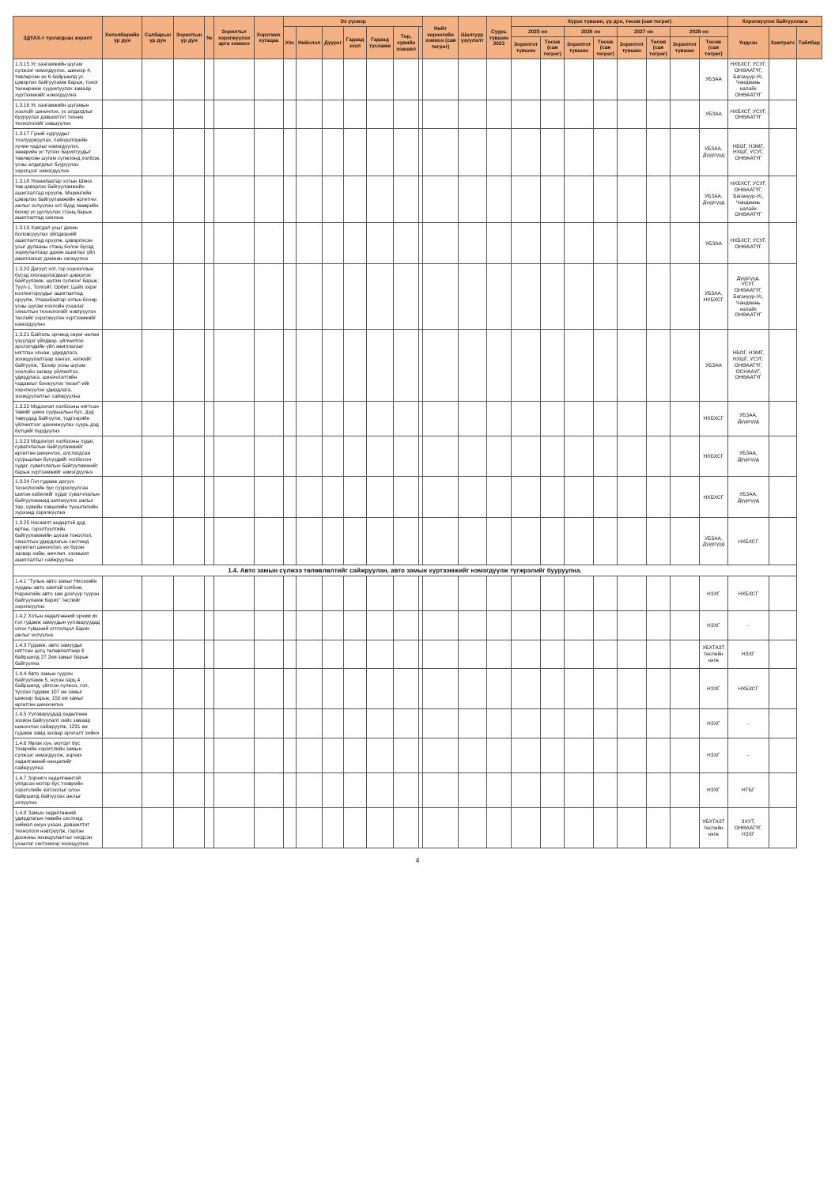| ЗДҮАХ-т тусгагдсан зорилт | Хөтөлбөрийн үр дүн | Салбарын үр дүн | Зорилтын үр дүн | № | Зорилтыг хэрэгжүүлэх арга хэмжээ | Хэрэгжих хугацаа | Эх үүсвэр | | | | | | | Нийт хөрөнгийн хэмжээ (сая төгрөг) | Шалгуур үзүүлэлт | Суурь түвшин 2023 | Хүрэх түвшин, үр дүн, төсөв (сая төгрөг) | | | | | | | | Хэрэгжүүлэх байгууллага | | |
| --- | --- | --- | --- | --- | --- | --- | --- | --- | --- | --- | --- | --- | --- | --- | --- | --- | --- | --- | --- | --- | --- | --- | --- | --- | --- | --- | --- |
| | | | | | | | Улс | Нийслэл | Дүүрэг | Гадаад зээл | Гадаад тусламж | Төр, хувийн хэвшил | | | | | 2025 он | | 2026 он | | 2027 он | | 2028 он | | Үндсэн | Хамтрагч | Тайлбар |
| | | | | | | | | | | | | | | | | | Зорилтот түвшин | Төсөв (сая төгрөг) | Зорилтот түвшин | Төсөв (сая төгрөг) | Зорилтот түвшин | Төсөв (сая төгрөг) | Зорилтот түвшин | Төсөв (сая төгрөг) | | | |
| 1.3.15 Ус хангамжийн шугам сүлжээг нэмэгдүүлэх, шинээр 4, төвлөрсөн их 6 байршилд ус цэвэрлэх байгууламж барьж, тоног төхөөрөмж суурилуулах замаар хүртээмжийг нэмэгдүүлнэ | | | | | | | | | | | | | | | | | | | | | | | | УБЗАА | НХБХСГ, УСУГ, ОНӨААТҮГ, Багануур-Ус, Чандмань налайх ОНӨААТҮГ | | |
| 1.3.16 Ус хангамжийн шугамын хоолойг шинэчлэх, ус алдагдлыг бууруулах дэвшилтэт техник технологийг хэвшүүлнэ | | | | | | | | | | | | | | | | | | | | | | | | УБЗАА | НХБХСГ, УСУГ, ОНӨААТҮГ | | |
| 1.3.17 Гүний худгуудыг тоолууржуулах, лабораторийн хүчин чадлыг нэмэгдүүлэх, зөөврийн ус түгээх барилгуудыг төвлөрсөн шугам сүлжээнд холбож, усны алдагдлыг бууруулах хэрэгцээг нэмэгдүүлнэ | | | | | | | | | | | | | | | | | | | | | | | | УБЗАА, Дүүргүүд | НБОГ, НЭМГ, НХШГ, УСУГ, ОНӨААТҮГ | | |
| 1.3.18 Улаанбаатар хотын Шинэ төв цэвэрлэх байгууламжийн ашиглалтад оруулж, Морингийн цэвэрлэх байгууламжийн өргөтгөх ажлыг эхлүүлэн хот бүрд зөөврийн бохир ус цуглуулах станц барьж ашиглалтад хангана | | | | | | | | | | | | | | | | | | | | | | | | УБЗАА, Дүүргүүд | НХБХСГ, УСУГ, ОНӨААТҮГ, Багануур-Ус, Чандмань налайх ОНӨААТҮГ | | |
| 1.3.19 Хаягдал усыг дахин боловсруулах үйлдвэрийг ашиглалтад оруулж, цэвэрлэсэн усыг дулааны станц болон бусад зориулалтаар дахин ашиглах үйл ажиллагааг дэмжин хөгжүүлнэ | | | | | | | | | | | | | | | | | | | | | | | | УБЗАА | НХБХСГ, УСУГ, ОНӨААТҮГ | | |
| 1.3.20 Дагуул хот, гэр хорооллын бүсэд хязгаарлагдмал цэвэрлэх байгууламж, шугам сүлжээг барьж, Туул-1, Толгойт, Орбит, Цайз зэрэг коллекторуудыг ашиглалтад оруулж, Улаанбаатар хотын бохир усны шугам хоолойн ухаалаг хяналтын технологийг нэвтрүүлэх төслийг хэрэгжүүлэн хүртээмжийг нэмэгдүүлнэ | | | | | | | | | | | | | | | | | | | | | | | | УБЗАА, НХБХСГ | Дүүргүүд, УСУГ, ОНӨААТҮГ, Багануур-Ус, Чандмань налайх ОНӨААТҮГ | | |
| 1.3.21 Байгаль орчинд сөрөг нөлөө үзүүлдэг үйлдвэр, үйлчилгээ эрхлэгчдийн үйл ажиллагааг нягтлан хянаж, удирдлага, зохицуулалтаар хангах, нэгжийг байгуулж, "Бохир усны шугам хоолойн засвар үйлчилгээ, удирдлага, шинэчлэлтийн чадавхыг бэхжүүлэх төсөл"-ийг хэрэгжүүлэн удирдлага, зохицуулалтыг сайжруулна | | | | | | | | | | | | | | | | | | | | | | | | УБЗАА | НБОГ, НЭМГ, НХШГ, УСУГ, ОНӨААТҮГ, ОСНААУГ, ОНӨААТҮГ | | |
| 1.3.22 Мэдээлэл холбооны нягтсан төвийг шинэ суурьшлын бүс, дэд төвүүдад байгуулж, тэдгээрийн үйлчилгээг цахимжуулах суурь дэд бүтцийг бүрдүүлнэ | | | | | | | | | | | | | | | | | | | | | | | | НХБХСГ | УБЗАА, Дүүргүүд | | |
| 1.3.23 Мэдээлэл холбооны худаг, сувагчлалын байгууламжийг өргөтгөн шинэчлэх, алслагдсан суурьшлын бүсүүдийг холбосон худаг, сувагчлалын байгууламжийг барьж хүртээмжийг нэмэгдүүлнэ | | | | | | | | | | | | | | | | | | | | | | | | НХБХСГ | УБЗАА, Дүүргүүд | | |
| 1.3.24 Гол гудамж дагуух технологийн бус суурилуулсан шилэн кабелийг худаг сувагчлалын байгууламжид шилжүүлэх ажлыг төр, хувийн хэвшлийн түншлэлийн хүрээнд хэрэгжүүлнэ | | | | | | | | | | | | | | | | | | | | | | | | НХБХСГ | УБЗАА, Дүүргүүд | | |
| 1.3.25 Насжилт өндөртэй дэд өртөө, гэрэлтүүлгийн байгууламжийн шугам тоноглол, хяналтын удирдлагын системд өргөтгөл шинэчлэл, их бүрэн засвар хийж, өмчлөл, эзэмшил ашиглалтыг сайжруулна | | | | | | | | | | | | | | | | | | | | | | | | УБЗАА, Дүүргүүд | НХБХСГ | | |
| 1.4. Авто замын сүлжээ төлөвлөлтийг сайжруулан, авто замын хүртээмжийг нэмэгдүүлж түгжрэлийг бууруулна. | | | | | | | | | | | | | | | | | | | | | | | | | | | |
| 1.4.1 "Тулын авто замыг Нисэхийн хурдны авто замтай холбож, Нарангийн авто зам дээгүүр гүүрэн байгууламж барих" төслийг хэрэгжүүлнэ | | | | | | | | | | | | | | | | | | | | | | | | НЗХГ | НХБХСГ | | |
| 1.4.2 Хотын хөдөлгөөний эрчим их гол гудамж замуудын уулзваруудад олон түвшний огтлолцол барих ажлыг эхлүүлнэ | | | | | | | | | | | | | | | | | | | | | | | | НЗХГ | - | | |
| 1.4.3 Гудамж, авто замуудыг нягтсан цогц төлөвлөлтөөр 6 байршилд 27.2км замыг барьж байгуулна | | | | | | | | | | | | | | | | | | | | | | | | УБХТАЗТ төслийн нэгж | НЗХГ | | |
| 1.4.4 Авто замын гүүрэн байгууламж 5, нүхэн гарц 4 байршилд, үйлсэн сүлжээ, гол, түслах гудамж 107 км замыг шинээр барьж, 150 км замыг өргөтгөн шинэчилнэ | | | | | | | | | | | | | | | | | | | | | | | | НЗХГ | НХБХСГ | | |
| 1.4.5 Уулзваруудад хөдөлгөөн зохион байгуулалт хийх замаар шинэчлэн сайжруулж, 1231 км гудамж замд засвар арчлалт хийнэ | | | | | | | | | | | | | | | | | | | | | | | | НЗХГ | - | | |
| 1.4.6 Явган хүн, моторт бус тээврийн хэрэгслийн замын сүлжээг нэмэгдүүлж, зорчих хөдөлгөөний нөхцөлийг сайжруулна | | | | | | | | | | | | | | | | | | | | | | | | НЗХГ | - | | |
| 1.4.7 Зорчигч хөдөлгөөнтэй уялдсан мотор бус тээврийн хэрэгслийн зогсоолыг олон байршилд байгуулах ажлыг эхлүүлнэ | | | | | | | | | | | | | | | | | | | | | | | | НЗХГ | НТБГ | | |
| 1.4.8 Замын хөдөлгөөний удирдлагын төвийн системд хиймэл оюун ухаан, дэвшилтэт технологи нэвтрүүлж, гэрлэн дохионы зохицуулалтыг нэгдсэн ухаалаг системээр зохицуулна | | | | | | | | | | | | | | | | | | | | | | | | УБХТАЗТ төслийн нэгж | ЗХУТ, ОНӨААТҮГ, НЗХГ | | |
4